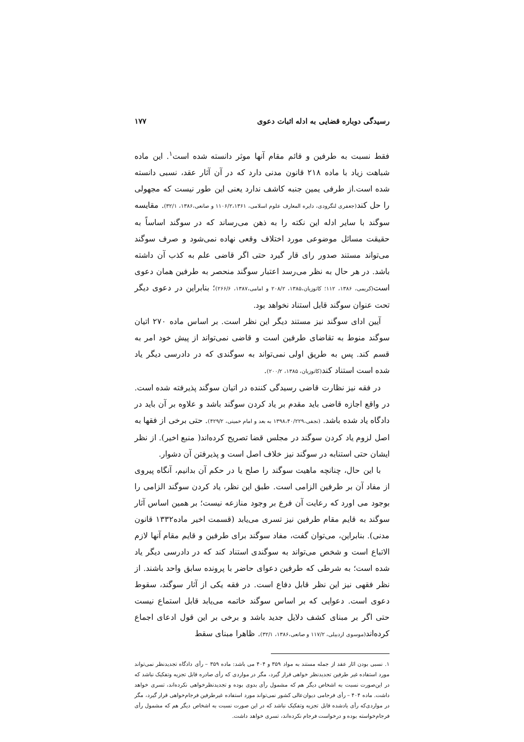رسیدگی دوباره قضایی به ادله اثبات دعوی ۱۷۷
فقط نسبت به طرفین و قائم مقام آنها موثر دانسته شده است<sup>۱</sup>. این ماده شباهت زیاد با ماده ۲۱۸ قانون مدنی دارد که در آن آثار عقد، نسبی دانسته شده است.از طرفی یمین جنبه کاشف ندارد یعنی این طور نیست که مجهولی را حل کند(جعفری لنگرودی، دایره المعارف علوم اسلامی، ۱۱۰۶/۲،۱۳۶۱ و صانعی،۱۳۸۶، ۳۲/۱). مقایسه سوگند با سایر ادله این نکته را به ذهن می‌رساند که در سوگند اساساً به حقیقت مسائل موضوعی مورد اختلاف وقعی نهاده نمی‌شود و صرف سوگند می‌تواند مستند صدور رای قار گیرد حتی اگر قاضی علم به کذب آن داشته باشد. در هر حال به نظر می‌رسد اعتبار سوگند منحصر به طرفین همان دعوی است(کریمی، ۱۳۸۶، ۱۱۲؛ کاتوزیان،۱۳۸۵، ۲۰۸/۲ و امامی،۱۳۸۷، ۲۶۶/۶)؛ بنابراین در دعوی دیگر تحت عنوان سوگند قابل استناد نخواهد بود.
آیین ادای سوگند نیز مستند دیگر این نظر است. بر اساس ماده ۲۷۰ اتیان سوگند منوط به تقاضای طرفین است و قاضی نمی‌تواند از پیش خود امر به قسم کند. پس به طریق اولی نمی‌تواند به سوگندی که در دادرسی دیگر یاد شده است استناد کند(کاتوزیان، ۱۳۸۵، ۲۰۰/۲).
در فقه نیز نظارت قاضی رسیدگی کننده در اتیان سوگند پذیرفته شده است. در واقع اجازه قاضی باید مقدم بر یاد کردن سوگند باشد و علاوه بر آن باید در دادگاه یاد شده باشد. (نجفی،۱۳۹۸،۴۰/۲۲۹ به بعد و امام خمینی، ۴۲۹/۲). حتی برخی از فقها به اصل لزوم یاد کردن سوگند در مجلس قضا تصریح کرده‌اند( منبع اخیر). از نظر ایشان حتی استنابه در سوگند نیز خلاف اصل است و پذیرفتن آن دشوار.
با این حال، چنانچه ماهیت سوگند را صلح یا در حکم آن بدانیم، آنگاه پیروی از مفاد آن بر طرفین الزامی است. طبق این نظر، یاد کردن سوگند الزامی را بوجود می اورد که رعایت آن فرع بر وجود منازعه نیست؛ بر همین اساس آثار سوگند به قایم مقام طرفین نیز تسری می‌یابد (قسمت اخیر ماده۱۳۳۲ قانون مدنی). بنابراین، می‌توان گفت، مفاد سوگند برای طرفین و قایم مقام آنها لازم الاتباع است و شخص می‌تواند به سوگندی استناد کند که در دادرسی دیگر یاد شده است؛ به شرطی که طرفین دعوای حاضر با پرونده سابق واحد باشند. از نظر فقهی نیز این نظر قابل دفاع است. در فقه یکی از آثار سوگند، سقوط دعوی است. دعوایی که بر اساس سوگند خاتمه می‌یابد قابل استماع نیست حتی اگر بر مبنای کشف دلایل جدید باشد و برخی بر این قول ادعای اجماع کرده‌اند(موسوی اردبیلی، ۱۱۷/۲ و صانعی،۱۳۸۶، ۳۲/۱). ظاهرا مبنای سقط
۱. نسبی بودن اثار عقد از جمله مستند به مواد ۳۵۹ و ۴۰۴ می باشد: ماده ۳۵۹ – رأی دادگاه تجدیدنظر نمی‌تواند مورد استفاده غیر طرفین تجدیدنظر خواهی قرار گیرد، مگر در مواردی که رأی صادره قابل تجزیه وتفکیک نباشد که در این‌صورت نسبت به اشخاص دیگر هم که مشمول رأی بدوی بوده و تجدیدنظرخواهی نکرده‌اند، تسری خواهد داشت. ماده ۴۰۴ – رأی فرجامی دیوان‌عالی کشور نمی‌تواند مورد استفاده غیرطرفین فرجام‌خواهی قرار گیرد، مگر در مواردی‌که رأی یادشده قابل تجزیه وتفکیک نباشد که در این صورت نسبت به اشخاص دیگر هم که مشمول رأی فرجام‌خواسته بوده و درخواست فرجام نکرده‌اند، تسری خواهد داشت.